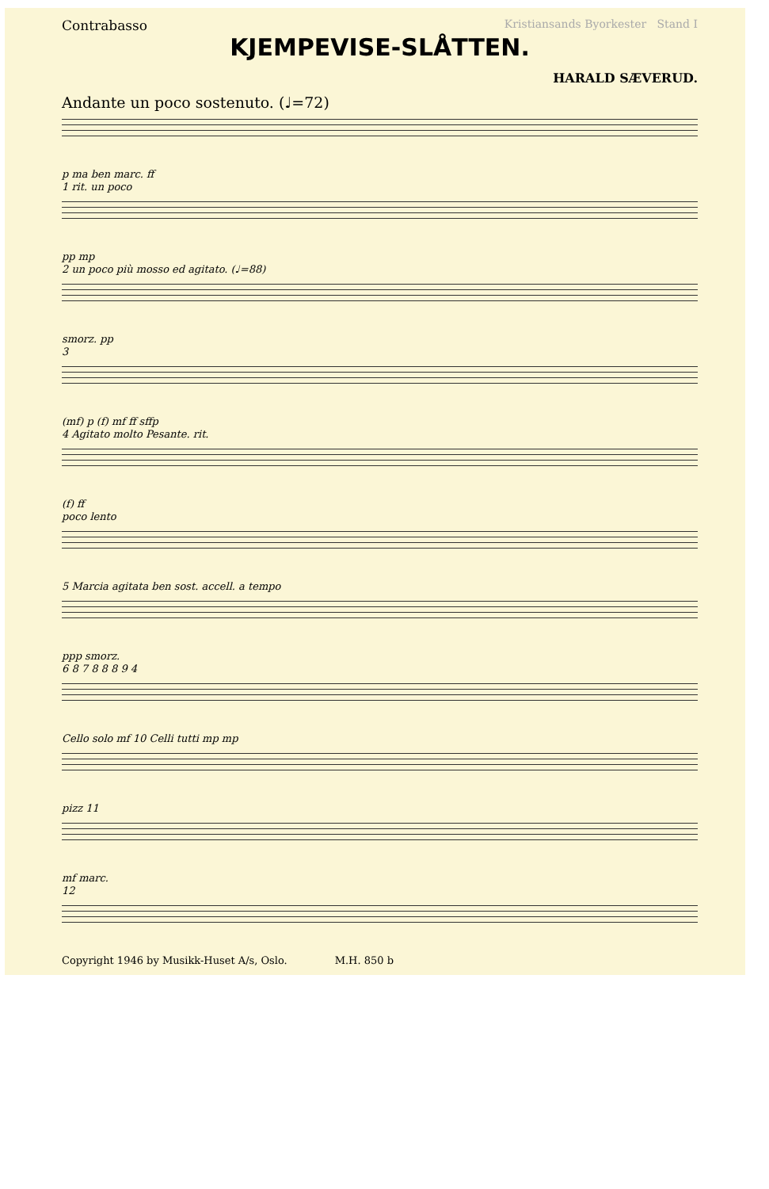Contrabasso Kristiansands Byorkester Stand I
KJEMPEVISE-SLÅTTEN.
HARALD SÆVERUD.
Andante un poco sostenuto. (♩=72)
p ma ben marc. ff
1 rit. un poco
pp mp
2 un poco più mosso ed agitato. (♩=88)
smorz. pp
3
(mf) p (f) mf ff sffp
4 Agitato molto Pesante. rit.
(f) ff
poco lento
5 Marcia agitata ben sost. accell. a tempo
ppp smorz.
6 8 7 8 8 8 9 4
Cello solo mf 10 Celli tutti mp mp
pizz 11
mf marc.
12
Copyright 1946 by Musikk-Huset A/s, Oslo. M.H. 850 b